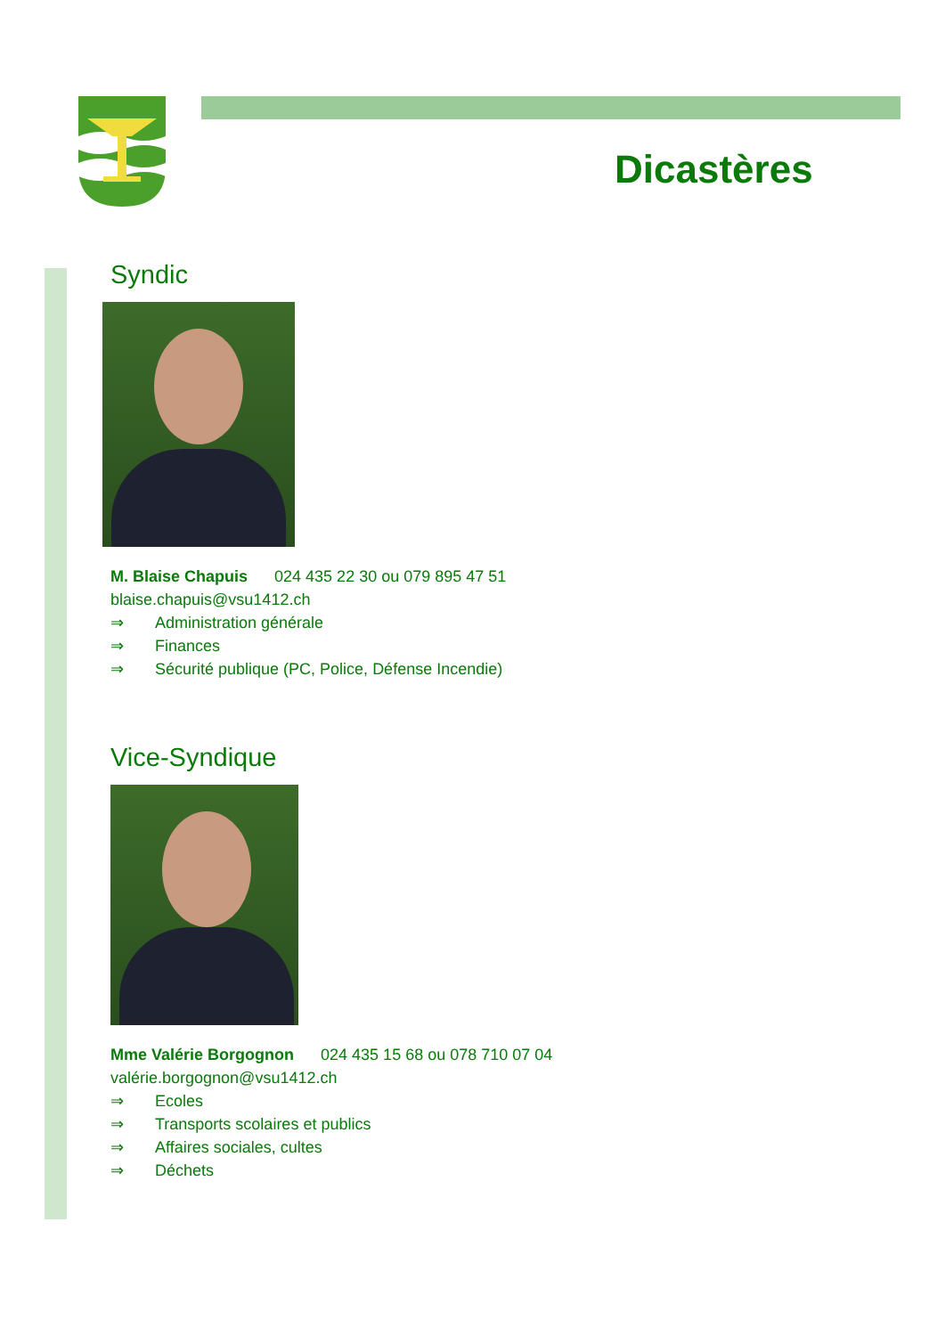Dicastères
Syndic
M. Blaise Chapuis 024 435 22 30 ou 079 895 47 51
blaise.chapuis@vsu1412.ch
⇒ Administration générale
⇒ Finances
⇒ Sécurité publique (PC, Police, Défense Incendie)
Vice-Syndique
Mme Valérie Borgognon 024 435 15 68 ou 078 710 07 04
valérie.borgognon@vsu1412.ch
⇒ Ecoles
⇒ Transports scolaires et publics
⇒ Affaires sociales, cultes
⇒ Déchets